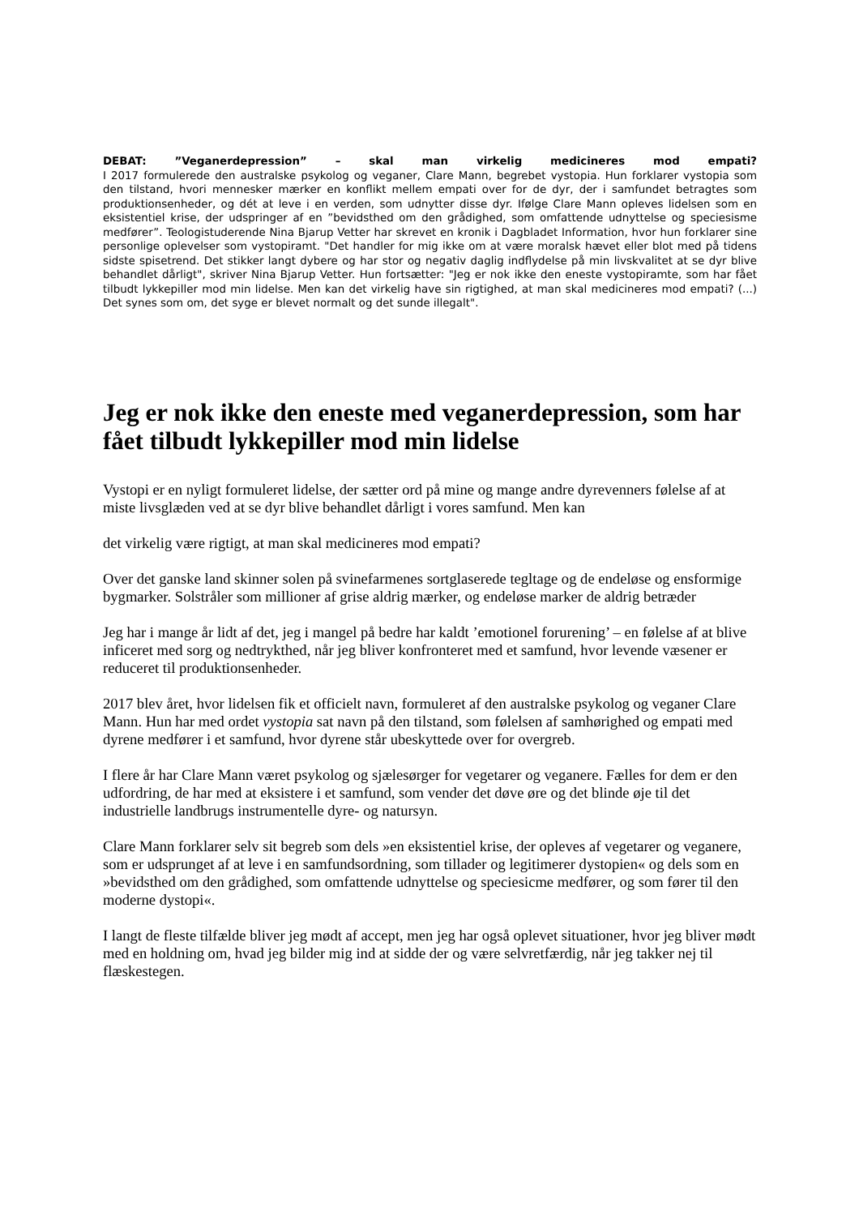DEBAT: ”Veganerdepression” – skal man virkelig medicineres mod empati?
I 2017 formulerede den australske psykolog og veganer, Clare Mann, begrebet vystopia. Hun forklarer vystopia som den tilstand, hvori mennesker mærker en konflikt mellem empati over for de dyr, der i samfundet betragtes som produktionsenheder, og dét at leve i en verden, som udnytter disse dyr. Ifølge Clare Mann opleves lidelsen som en eksistentiel krise, der udspringer af en ”bevidsthed om den grådighed, som omfattende udnyttelse og speciesisme medfører”. Teologistuderende Nina Bjarup Vetter har skrevet en kronik i Dagbladet Information, hvor hun forklarer sine personlige oplevelser som vystopiramt. "Det handler for mig ikke om at være moralsk hævet eller blot med på tidens sidste spisetrend. Det stikker langt dybere og har stor og negativ daglig indflydelse på min livskvalitet at se dyr blive behandlet dårligt", skriver Nina Bjarup Vetter. Hun fortsætter: "Jeg er nok ikke den eneste vystopiramte, som har fået tilbudt lykkepiller mod min lidelse. Men kan det virkelig have sin rigtighed, at man skal medicineres mod empati? (...) Det synes som om, det syge er blevet normalt og det sunde illegalt".
Jeg er nok ikke den eneste med veganerdepression, som har fået tilbudt lykkepiller mod min lidelse
Vystopi er en nyligt formuleret lidelse, der sætter ord på mine og mange andre dyrevenners følelse af at miste livsglæden ved at se dyr blive behandlet dårligt i vores samfund. Men kan
det virkelig være rigtigt, at man skal medicineres mod empati?
Over det ganske land skinner solen på svinefarmenes sortglaserede tegltage og de endeløse og ensformige bygmarker. Solstråler som millioner af grise aldrig mærker, og endeløse marker de aldrig betræder
Jeg har i mange år lidt af det, jeg i mangel på bedre har kaldt ’emotionel forurening’ – en følelse af at blive inficeret med sorg og nedtrykthed, når jeg bliver konfronteret med et samfund, hvor levende væsener er reduceret til produktionsenheder.
2017 blev året, hvor lidelsen fik et officielt navn, formuleret af den australske psykolog og veganer Clare Mann. Hun har med ordet vystopia sat navn på den tilstand, som følelsen af samhørighed og empati med dyrene medfører i et samfund, hvor dyrene står ubeskyttede over for overgreb.
I flere år har Clare Mann været psykolog og sjælesørger for vegetarer og veganere. Fælles for dem er den udfordring, de har med at eksistere i et samfund, som vender det døve øre og det blinde øje til det industrielle landbrugs instrumentelle dyre- og natursyn.
Clare Mann forklarer selv sit begreb som dels »en eksistentiel krise, der opleves af vegetarer og veganere, som er udsprunget af at leve i en samfundsordning, som tillader og legitimerer dystopien« og dels som en »bevidsthed om den grådighed, som omfattende udnyttelse og speciesicme medfører, og som fører til den moderne dystopi«.
I langt de fleste tilfælde bliver jeg mødt af accept, men jeg har også oplevet situationer, hvor jeg bliver mødt med en holdning om, hvad jeg bilder mig ind at sidde der og være selvretfærdig, når jeg takker nej til flæskestegen.